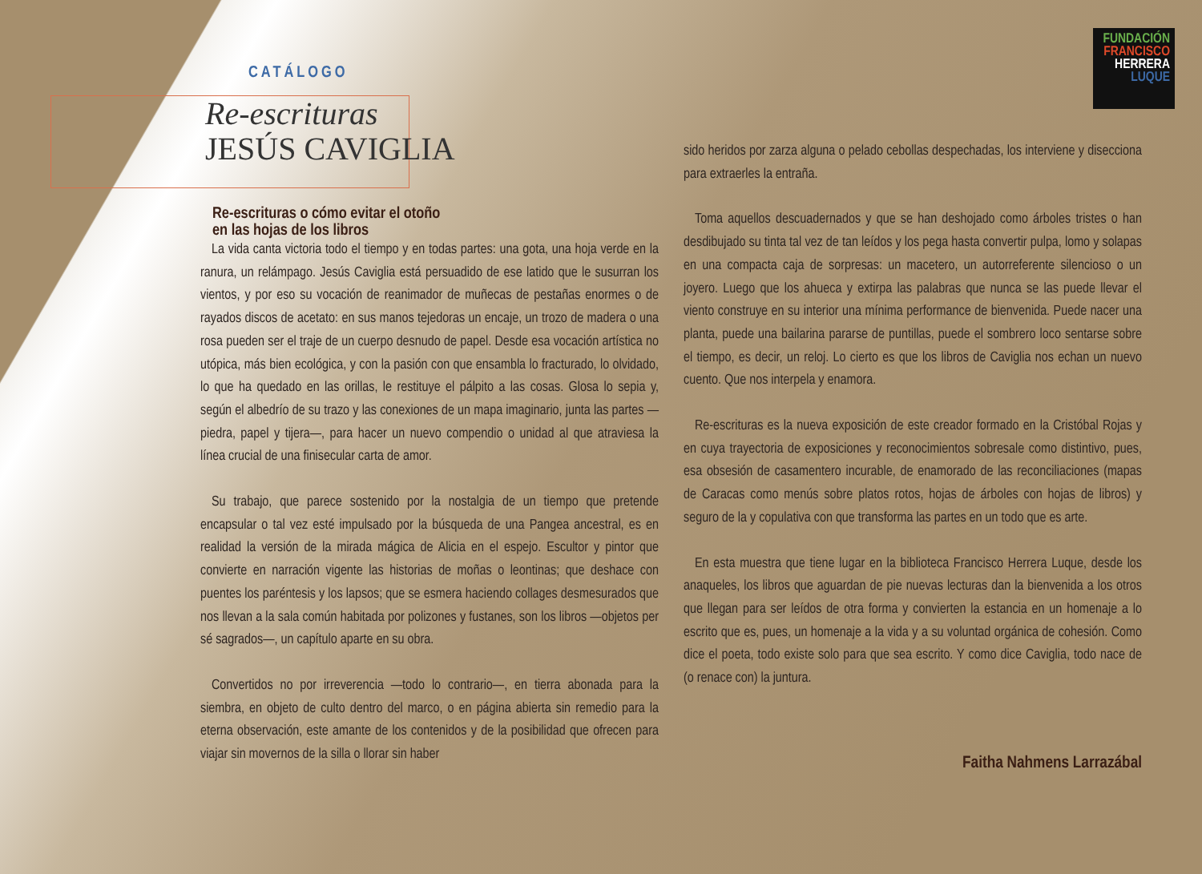FUNDACIÓN
FRANCISCO
HERRERA
LUQUE
CATÁLOGO
Re-escrituras
JESÚS CAVIGLIA
Re-escrituras o cómo evitar el otoño
en las hojas de los libros
La vida canta victoria todo el tiempo y en todas partes: una gota, una hoja verde en la ranura, un relámpago. Jesús Caviglia está persuadido de ese latido que le susurran los vientos, y por eso su vocación de reanimador de muñecas de pestañas enormes o de rayados discos de acetato: en sus manos tejedoras un encaje, un trozo de madera o una rosa pueden ser el traje de un cuerpo desnudo de papel. Desde esa vocación artística no utópica, más bien ecológica, y con la pasión con que ensambla lo fracturado, lo olvidado, lo que ha quedado en las orillas, le restituye el pálpito a las cosas. Glosa lo sepia y, según el albedrío de su trazo y las conexiones de un mapa imaginario, junta las partes —piedra, papel y tijera—, para hacer un nuevo compendio o unidad al que atraviesa la línea crucial de una finisecular carta de amor.
Su trabajo, que parece sostenido por la nostalgia de un tiempo que pretende encapsular o tal vez esté impulsado por la búsqueda de una Pangea ancestral, es en realidad la versión de la mirada mágica de Alicia en el espejo. Escultor y pintor que convierte en narración vigente las historias de moñas o leontinas; que deshace con puentes los paréntesis y los lapsos; que se esmera haciendo collages desmesurados que nos llevan a la sala común habitada por polizones y fustanes, son los libros —objetos per sé sagrados—, un capítulo aparte en su obra.
Convertidos no por irreverencia —todo lo contrario—, en tierra abonada para la siembra, en objeto de culto dentro del marco, o en página abierta sin remedio para la eterna observación, este amante de los contenidos y de la posibilidad que ofrecen para viajar sin movernos de la silla o llorar sin haber
sido heridos por zarza alguna o pelado cebollas despechadas, los interviene y disecciona para extraerles la entraña.
Toma aquellos descuadernados y que se han deshojado como árboles tristes o han desdibujado su tinta tal vez de tan leídos y los pega hasta convertir pulpa, lomo y solapas en una compacta caja de sorpresas: un macetero, un autorreferente silencioso o un joyero. Luego que los ahueca y extirpa las palabras que nunca se las puede llevar el viento construye en su interior una mínima performance de bienvenida. Puede nacer una planta, puede una bailarina pararse de puntillas, puede el sombrero loco sentarse sobre el tiempo, es decir, un reloj. Lo cierto es que los libros de Caviglia nos echan un nuevo cuento. Que nos interpela y enamora.
Re-escrituras es la nueva exposición de este creador formado en la Cristóbal Rojas y en cuya trayectoria de exposiciones y reconocimientos sobresale como distintivo, pues, esa obsesión de casamentero incurable, de enamorado de las reconciliaciones (mapas de Caracas como menús sobre platos rotos, hojas de árboles con hojas de libros) y seguro de la y copulativa con que transforma las partes en un todo que es arte.
En esta muestra que tiene lugar en la biblioteca Francisco Herrera Luque, desde los anaqueles, los libros que aguardan de pie nuevas lecturas dan la bienvenida a los otros que llegan para ser leídos de otra forma y convierten la estancia en un homenaje a lo escrito que es, pues, un homenaje a la vida y a su voluntad orgánica de cohesión. Como dice el poeta, todo existe solo para que sea escrito. Y como dice Caviglia, todo nace de (o renace con) la juntura.
Faitha Nahmens Larrazábal